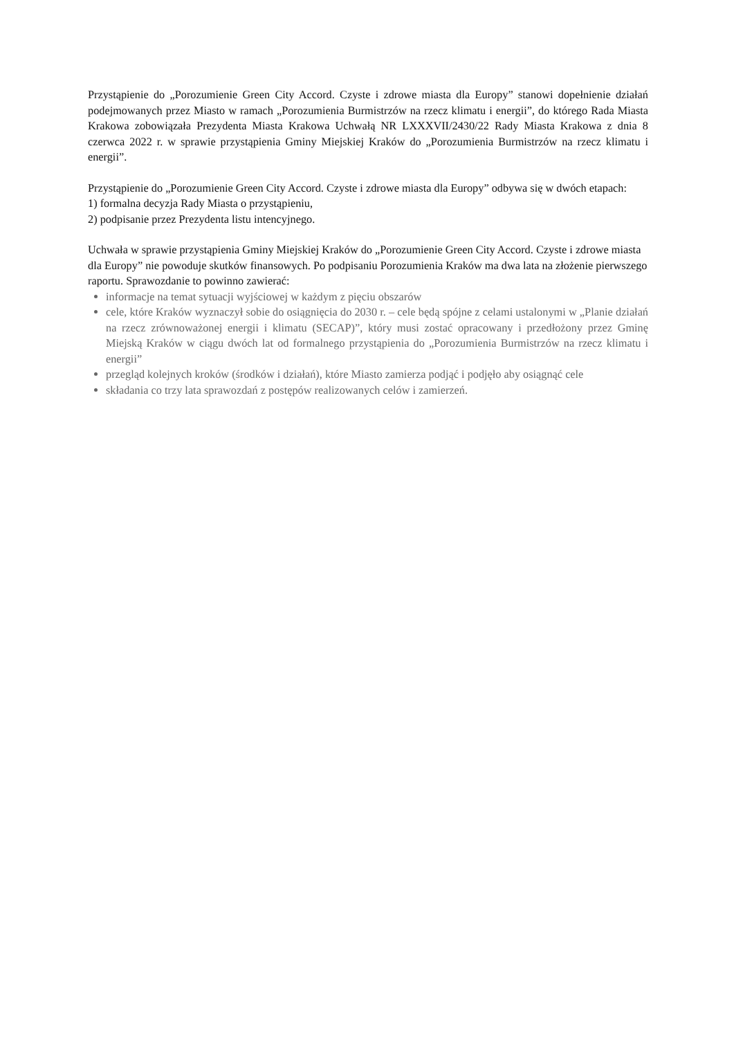Przystąpienie do „Porozumienie Green City Accord. Czyste i zdrowe miasta dla Europy” stanowi dopełnienie działań podejmowanych przez Miasto w ramach „Porozumienia Burmistrzów na rzecz klimatu i energii”, do którego Rada Miasta Krakowa zobowiązała Prezydenta Miasta Krakowa Uchwałą NR LXXXVII/2430/22 Rady Miasta Krakowa z dnia 8 czerwca 2022 r. w sprawie przystąpienia Gminy Miejskiej Kraków do „Porozumienia Burmistrzów na rzecz klimatu i energii”.
Przystąpienie do „Porozumienie Green City Accord. Czyste i zdrowe miasta dla Europy” odbywa się w dwóch etapach:
1) formalna decyzja Rady Miasta o przystąpieniu,
2) podpisanie przez Prezydenta listu intencyjnego.
Uchwała w sprawie przystąpienia Gminy Miejskiej Kraków do „Porozumienie Green City Accord. Czyste i zdrowe miasta dla Europy” nie powoduje skutków finansowych. Po podpisaniu Porozumienia Kraków ma dwa lata na złożenie pierwszego raportu. Sprawozdanie to powinno zawierać:
informacje na temat sytuacji wyjściowej w każdym z pięciu obszarów
cele, które Kraków wyznaczył sobie do osiągnięcia do 2030 r. – cele będą spójne z celami ustalonymi w „Planie działań na rzecz zrównoważonej energii i klimatu (SECAP)”, który musi zostać opracowany i przedłożony przez Gminę Miejską Kraków w ciągu dwóch lat od formalnego przystąpienia do „Porozumienia Burmistrzów na rzecz klimatu i energii”
przegląd kolejnych kroków (środków i działań), które Miasto zamierza podjąć i podjęło aby osiągnąć cele
składania co trzy lata sprawozdań z postępów realizowanych celów i zamierzeń.